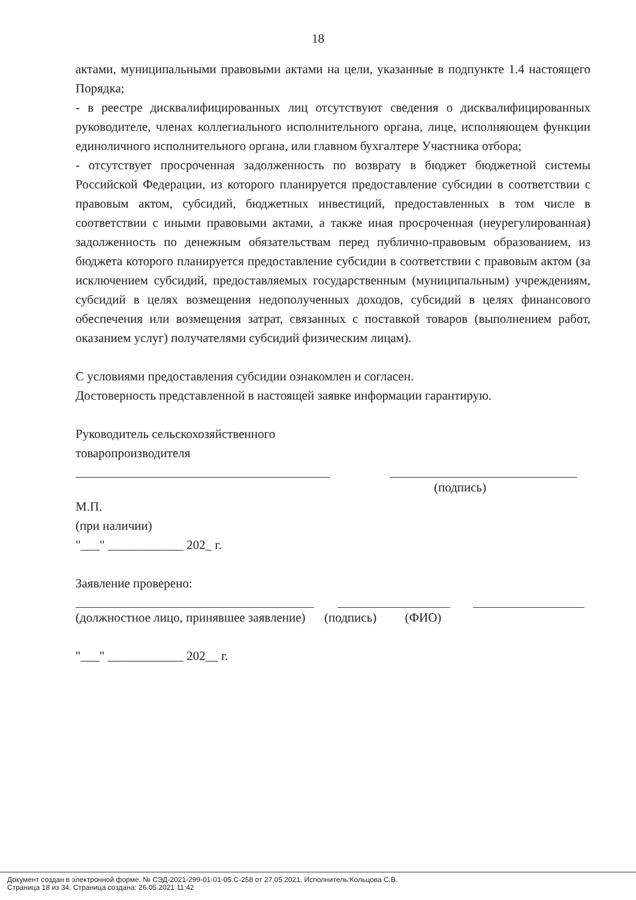18
актами, муниципальными правовыми актами на цели, указанные в подпункте 1.4 настоящего Порядка;
- в реестре дисквалифицированных лиц отсутствуют сведения о дисквалифицированных руководителе, членах коллегиального исполнительного органа, лице, исполняющем функции единоличного исполнительного органа, или главном бухгалтере Участника отбора;
- отсутствует просроченная задолженность по возврату в бюджет бюджетной системы Российской Федерации, из которого планируется предоставление субсидии в соответствии с правовым актом, субсидий, бюджетных инвестиций, предоставленных в том числе в соответствии с иными правовыми актами, а также иная просроченная (неурегулированная) задолженность по денежным обязательствам перед публично-правовым образованием, из бюджета которого планируется предоставление субсидии в соответствии с правовым актом (за исключением субсидий, предоставляемых государственным (муниципальным) учреждениям, субсидий в целях возмещения недополученных доходов, субсидий в целях финансового обеспечения или возмещения затрат, связанных с поставкой товаров (выполнением работ, оказанием услуг) получателями субсидий физическим лицам).
С условиями предоставления субсидии ознакомлен и согласен.
Достоверность представленной в настоящей заявке информации гарантирую.
Руководитель сельскохозяйственного
товаропроизводителя
(подпись)
М.П.
(при наличии)
"___" ____________ 202_ г.
Заявление проверено:
(должностное лицо, принявшее заявление) (подпись) (ФИО)
"___" ____________ 202__ г.
Документ создан в электронной форме. № СЭД-2021-299-01-01-05.С-258 от 27.05.2021. Исполнитель:Кольцова С.В.
Страница 18 из 34. Страница создана: 26.05.2021 11:42